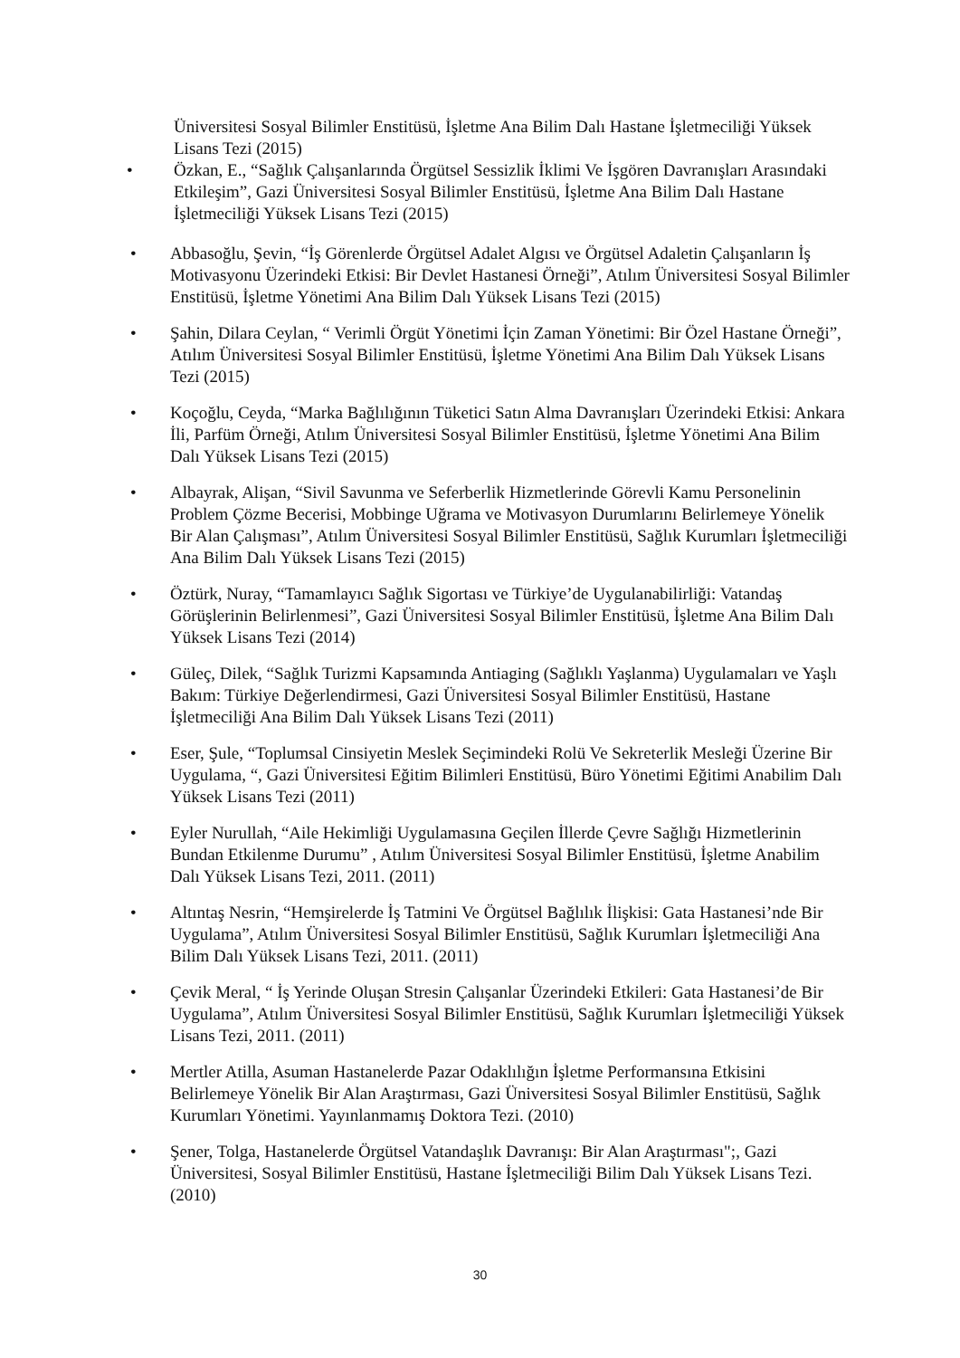Üniversitesi Sosyal Bilimler Enstitüsü, İşletme Ana Bilim Dalı Hastane İşletmeciliği Yüksek Lisans Tezi (2015)
• Özkan, E., “Sağlık Çalışanlarında Örgütsel Sessizlik İklimi Ve İşgören Davranışları Arasındaki Etkileşim”, Gazi Üniversitesi Sosyal Bilimler Enstitüsü, İşletme Ana Bilim Dalı Hastane İşletmeciliği Yüksek Lisans Tezi (2015)
• Abbasoğlu, Şevin, “İş Görenlerde Örgütsel Adalet Algısı ve Örgütsel Adaletin Çalışanların İş Motivasyonu Üzerindeki Etkisi: Bir Devlet Hastanesi Örneği”, Atılım Üniversitesi Sosyal Bilimler Enstitüsü, İşletme Yönetimi Ana Bilim Dalı Yüksek Lisans Tezi (2015)
• Şahin, Dilara Ceylan, “ Verimli Örgüt Yönetimi İçin Zaman Yönetimi: Bir Özel Hastane Örneği”, Atılım Üniversitesi Sosyal Bilimler Enstitüsü, İşletme Yönetimi Ana Bilim Dalı Yüksek Lisans Tezi (2015)
• Koçoğlu, Ceyda, “Marka Bağlılığının Tüketici Satın Alma Davranışları Üzerindeki Etkisi: Ankara İli, Parfüm Örneği, Atılım Üniversitesi Sosyal Bilimler Enstitüsü, İşletme Yönetimi Ana Bilim Dalı Yüksek Lisans Tezi (2015)
• Albayrak, Alişan, “Sivil Savunma ve Seferberlik Hizmetlerinde Görevli Kamu Personelinin Problem Çözme Becerisi, Mobbinge Uğrama ve Motivasyon Durumlarını Belirlemeye Yönelik Bir Alan Çalışması”, Atılım Üniversitesi Sosyal Bilimler Enstitüsü, Sağlık Kurumları İşletmeciliği Ana Bilim Dalı Yüksek Lisans Tezi (2015)
• Öztürk, Nuray, “Tamamlayıcı Sağlık Sigortası ve Türkiye’de Uygulanabilirliği: Vatandaş Görüşlerinin Belirlenmesi”, Gazi Üniversitesi Sosyal Bilimler Enstitüsü, İşletme Ana Bilim Dalı Yüksek Lisans Tezi (2014)
• Güleç, Dilek, “Sağlık Turizmi Kapsamında Antiaging (Sağlıklı Yaşlanma) Uygulamaları ve Yaşlı Bakım: Türkiye Değerlendirmesi, Gazi Üniversitesi Sosyal Bilimler Enstitüsü, Hastane İşletmeciliği Ana Bilim Dalı Yüksek Lisans Tezi (2011)
• Eser, Şule, “Toplumsal Cinsiyetin Meslek Seçimindeki Rolü Ve Sekreterlik Mesleği Üzerine Bir Uygulama, “, Gazi Üniversitesi Eğitim Bilimleri Enstitüsü, Büro Yönetimi Eğitimi Anabilim Dalı Yüksek Lisans Tezi (2011)
• Eyler Nurullah, “Aile Hekimliği Uygulamasına Geçilen İllerde Çevre Sağlığı Hizmetlerinin Bundan Etkilenme Durumu” , Atılım Üniversitesi Sosyal Bilimler Enstitüsü, İşletme Anabilim Dalı Yüksek Lisans Tezi, 2011. (2011)
• Altıntaş Nesrin, “Hemşirelerde İş Tatmini Ve Örgütsel Bağlılık İlişkisi: Gata Hastanesi’nde Bir Uygulama”, Atılım Üniversitesi Sosyal Bilimler Enstitüsü, Sağlık Kurumları İşletmeciliği Ana Bilim Dalı Yüksek Lisans Tezi, 2011. (2011)
• Çevik Meral, “ İş Yerinde Oluşan Stresin Çalışanlar Üzerindeki Etkileri: Gata Hastanesi’de Bir Uygulama”, Atılım Üniversitesi Sosyal Bilimler Enstitüsü, Sağlık Kurumları İşletmeciliği Yüksek Lisans Tezi, 2011. (2011)
• Mertler Atilla, Asuman Hastanelerde Pazar Odaklılığın İşletme Performansına Etkisini Belirlemeye Yönelik Bir Alan Araştırması, Gazi Üniversitesi Sosyal Bilimler Enstitüsü, Sağlık Kurumları Yönetimi. Yayınlanmamış Doktora Tezi. (2010)
• Şener, Tolga, Hastanelerde Örgütsel Vatandaşlık Davranışı: Bir Alan Araştırması";, Gazi Üniversitesi, Sosyal Bilimler Enstitüsü, Hastane İşletmeciliği Bilim Dalı Yüksek Lisans Tezi. (2010)
30